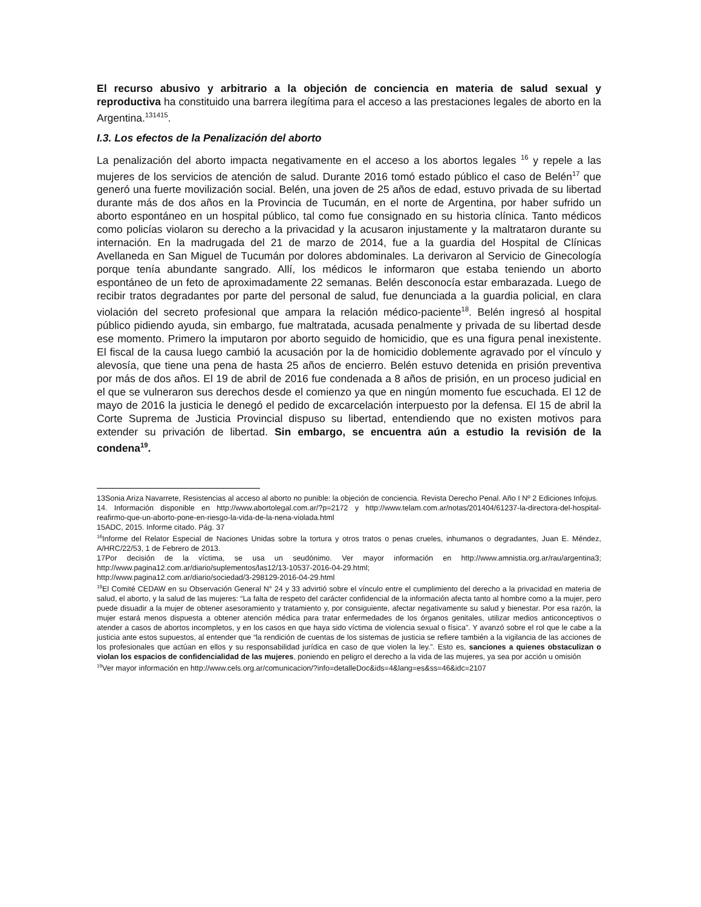El recurso abusivo y arbitrario a la objeción de conciencia en materia de salud sexual y reproductiva ha constituido una barrera ilegítima para el acceso a las prestaciones legales de aborto en la Argentina.<sup>131415</sup>.
I.3. Los efectos de la Penalización del aborto
La penalización del aborto impacta negativamente en el acceso a los abortos legales <sup>16</sup> y repele a las mujeres de los servicios de atención de salud. Durante 2016 tomó estado público el caso de Belén<sup>17</sup> que generó una fuerte movilización social. Belén, una joven de 25 años de edad, estuvo privada de su libertad durante más de dos años en la Provincia de Tucumán, en el norte de Argentina, por haber sufrido un aborto espontáneo en un hospital público, tal como fue consignado en su historia clínica. Tanto médicos como policías violaron su derecho a la privacidad y la acusaron injustamente y la maltrataron durante su internación. En la madrugada del 21 de marzo de 2014, fue a la guardia del Hospital de Clínicas Avellaneda en San Miguel de Tucumán por dolores abdominales. La derivaron al Servicio de Ginecología porque tenía abundante sangrado. Allí, los médicos le informaron que estaba teniendo un aborto espontáneo de un feto de aproximadamente 22 semanas. Belén desconocía estar embarazada. Luego de recibir tratos degradantes por parte del personal de salud, fue denunciada a la guardia policial, en clara violación del secreto profesional que ampara la relación médico-paciente<sup>18</sup>. Belén ingresó al hospital público pidiendo ayuda, sin embargo, fue maltratada, acusada penalmente y privada de su libertad desde ese momento. Primero la imputaron por aborto seguido de homicidio, que es una figura penal inexistente. El fiscal de la causa luego cambió la acusación por la de homicidio doblemente agravado por el vínculo y alevosía, que tiene una pena de hasta 25 años de encierro. Belén estuvo detenida en prisión preventiva por más de dos años. El 19 de abril de 2016 fue condenada a 8 años de prisión, en un proceso judicial en el que se vulneraron sus derechos desde el comienzo ya que en ningún momento fue escuchada. El 12 de mayo de 2016 la justicia le denegó el pedido de excarcelación interpuesto por la defensa. El 15 de abril la Corte Suprema de Justicia Provincial dispuso su libertad, entendiendo que no existen motivos para extender su privación de libertad. Sin embargo, se encuentra aún a estudio la revisión de la condena<sup>19</sup>.
13Sonia Ariza Navarrete, Resistencias al acceso al aborto no punible: la objeción de conciencia. Revista Derecho Penal. Año I Nº 2 Ediciones Infojus.
14. Información disponible en http://www.abortolegal.com.ar/?p=2172 y http://www.telam.com.ar/notas/201404/61237-la-directora-del-hospital-reafirmo-que-un-aborto-pone-en-riesgo-la-vida-de-la-nena-violada.html
15ADC, 2015. Informe citado. Pág. 37
<sup>16</sup> Informe del Relator Especial de Naciones Unidas sobre la tortura y otros tratos o penas crueles, inhumanos o degradantes, Juan E. Méndez, A/HRC/22/53, 1 de Febrero de 2013.
17Por decisión de la víctima, se usa un seudónimo. Ver mayor información en http://www.amnistia.org.ar/rau/argentina3; http://www.pagina12.com.ar/diario/suplementos/las12/13-10537-2016-04-29.html;
http://www.pagina12.com.ar/diario/sociedad/3-298129-2016-04-29.html
<sup>18</sup> El Comité CEDAW en su Observación General N° 24 y 33 advirtió sobre el vínculo entre el cumplimiento del derecho a la privacidad en materia de salud, el aborto, y la salud de las mujeres: “La falta de respeto del carácter confidencial de la información afecta tanto al hombre como a la mujer, pero puede disuadir a la mujer de obtener asesoramiento y tratamiento y, por consiguiente, afectar negativamente su salud y bienestar. Por esa razón, la mujer estará menos dispuesta a obtener atención médica para tratar enfermedades de los órganos genitales, utilizar medios anticonceptivos o atender a casos de abortos incompletos, y en los casos en que haya sido víctima de violencia sexual o física”. Y avanzó sobre el rol que le cabe a la justicia ante estos supuestos, al entender que “la rendición de cuentas de los sistemas de justicia se refiere también a la vigilancia de las acciones de los profesionales que actúan en ellos y su responsabilidad jurídica en caso de que violen la ley.”. Esto es, sanciones a quienes obstaculizan o violan los espacios de confidencialidad de las mujeres, poniendo en peligro el derecho a la vida de las mujeres, ya sea por acción u omisión
<sup>19</sup> Ver mayor información en http://www.cels.org.ar/comunicacion/?info=detalleDoc&ids=4&lang=es&ss=46&idc=2107